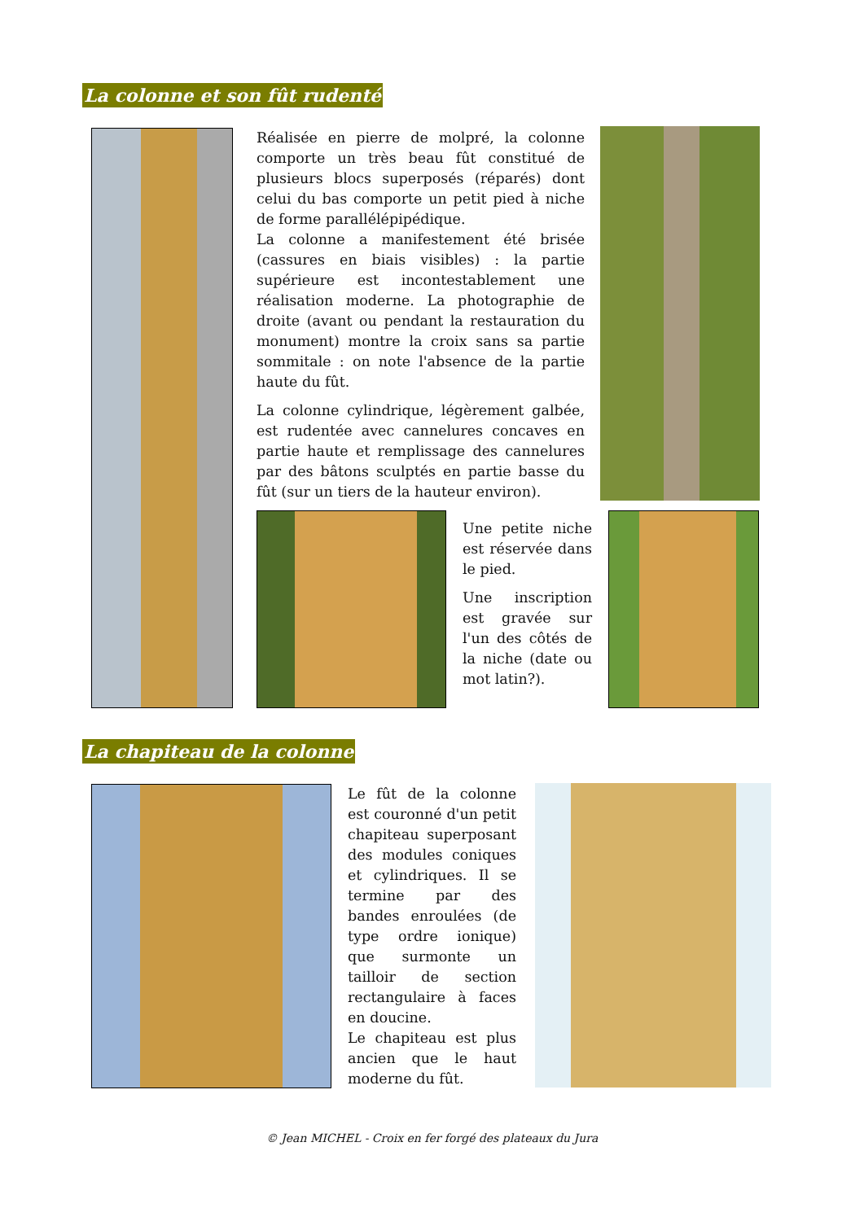La colonne et son fût rudenté
Réalisée en pierre de molpré, la colonne comporte un très beau fût constitué de plusieurs blocs superposés (réparés) dont celui du bas comporte un petit pied à niche de forme parallélépipédique.
La colonne a manifestement été brisée (cassures en biais visibles) : la partie supérieure est incontestablement une réalisation moderne. La photographie de droite (avant ou pendant la restauration du monument) montre la croix sans sa partie sommitale : on note l'absence de la partie haute du fût.
La colonne cylindrique, légèrement galbée, est rudentée avec cannelures concaves en partie haute et remplissage des cannelures par des bâtons sculptés en partie basse du fût (sur un tiers de la hauteur environ).
Une petite niche est réservée dans le pied.
Une inscription est gravée sur l'un des côtés de la niche (date ou mot latin?).
La chapiteau de la colonne
Le fût de la colonne est couronné d'un petit chapiteau superposant des modules coniques et cylindriques. Il se termine par des bandes enroulées (de type ordre ionique) que surmonte un tailloir de section rectangulaire à faces en doucine.
Le chapiteau est plus ancien que le haut moderne du fût.
© Jean MICHEL - Croix en fer forgé des plateaux du Jura